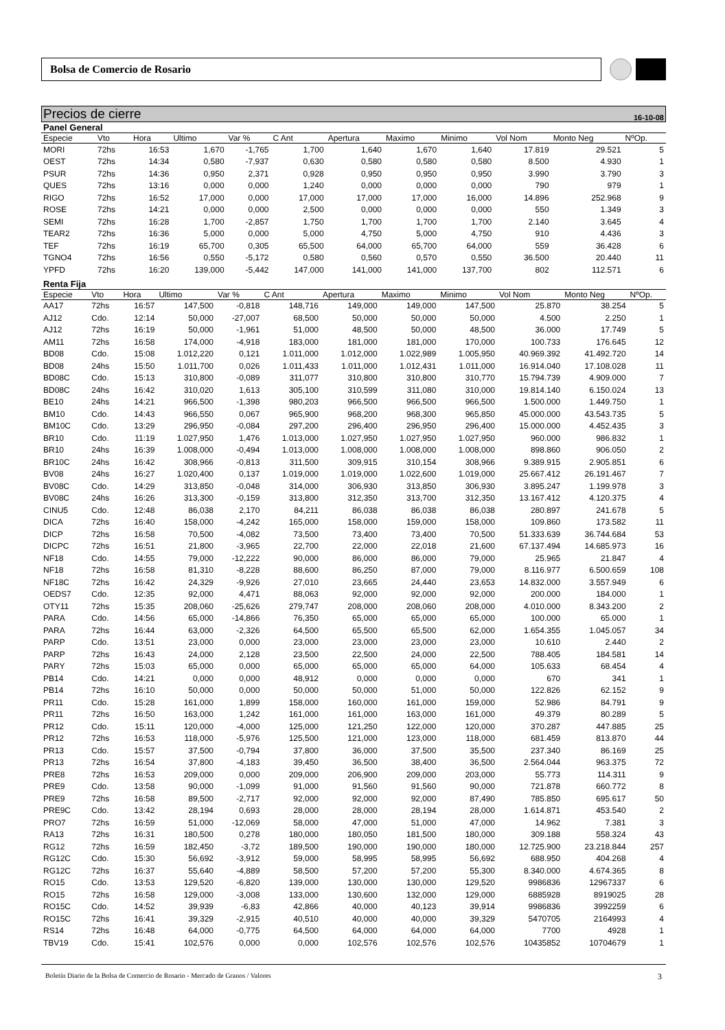Bolsa de Comercio de Rosario
Precios de cierre 16-10-08
Panel General
| Especie | Vto | Hora | Ultimo | Var % | C Ant | Apertura | Maximo | Minimo | Vol Nom | Monto Neg | NºOp. |
| --- | --- | --- | --- | --- | --- | --- | --- | --- | --- | --- | --- |
| MORI | 72hs | 16:53 | 1,670 | -1,765 | 1,700 | 1,640 | 1,670 | 1,640 | 17.819 | 29.521 | 5 |
| OEST | 72hs | 14:34 | 0,580 | -7,937 | 0,630 | 0,580 | 0,580 | 0,580 | 8.500 | 4.930 | 1 |
| PSUR | 72hs | 14:36 | 0,950 | 2,371 | 0,928 | 0,950 | 0,950 | 0,950 | 3.990 | 3.790 | 3 |
| QUES | 72hs | 13:16 | 0,000 | 0,000 | 1,240 | 0,000 | 0,000 | 0,000 | 790 | 979 | 1 |
| RIGO | 72hs | 16:52 | 17,000 | 0,000 | 17,000 | 17,000 | 17,000 | 16,000 | 14.896 | 252.968 | 9 |
| ROSE | 72hs | 14:21 | 0,000 | 0,000 | 2,500 | 0,000 | 0,000 | 0,000 | 550 | 1.349 | 3 |
| SEMI | 72hs | 16:28 | 1,700 | -2,857 | 1,750 | 1,700 | 1,700 | 1,700 | 2.140 | 3.645 | 4 |
| TEAR2 | 72hs | 16:36 | 5,000 | 0,000 | 5,000 | 4,750 | 5,000 | 4,750 | 910 | 4.436 | 3 |
| TEF | 72hs | 16:19 | 65,700 | 0,305 | 65,500 | 64,000 | 65,700 | 64,000 | 559 | 36.428 | 6 |
| TGNO4 | 72hs | 16:56 | 0,550 | -5,172 | 0,580 | 0,560 | 0,570 | 0,550 | 36.500 | 20.440 | 11 |
| YPFD | 72hs | 16:20 | 139,000 | -5,442 | 147,000 | 141,000 | 141,000 | 137,700 | 802 | 112.571 | 6 |
Renta Fija
| Especie | Vto | Hora | Ultimo | Var % | C Ant | Apertura | Maximo | Minimo | Vol Nom | Monto Neg | NºOp. |
| --- | --- | --- | --- | --- | --- | --- | --- | --- | --- | --- | --- |
| AA17 | 72hs | 16:57 | 147,500 | -0,818 | 148,716 | 149,000 | 149,000 | 147,500 | 25.870 | 38.254 | 5 |
| AJ12 | Cdo. | 12:14 | 50,000 | -27,007 | 68,500 | 50,000 | 50,000 | 50,000 | 4.500 | 2.250 | 1 |
| AJ12 | 72hs | 16:19 | 50,000 | -1,961 | 51,000 | 48,500 | 50,000 | 48,500 | 36.000 | 17.749 | 5 |
| AM11 | 72hs | 16:58 | 174,000 | -4,918 | 183,000 | 181,000 | 181,000 | 170,000 | 100.733 | 176.645 | 12 |
| BD08 | Cdo. | 15:08 | 1.012,220 | 0,121 | 1.011,000 | 1.012,000 | 1.022,989 | 1.005,950 | 40.969.392 | 41.492.720 | 14 |
| BD08 | 24hs | 15:50 | 1.011,700 | 0,026 | 1.011,433 | 1.011,000 | 1.012,431 | 1.011,000 | 16.914.040 | 17.108.028 | 11 |
| BD08C | Cdo. | 15:13 | 310,800 | -0,089 | 311,077 | 310,800 | 310,800 | 310,770 | 15.794.739 | 4.909.000 | 7 |
| BD08C | 24hs | 16:42 | 310,020 | 1,613 | 305,100 | 310,599 | 311,080 | 310,000 | 19.814.140 | 6.150.024 | 13 |
| BE10 | 24hs | 14:21 | 966,500 | -1,398 | 980,203 | 966,500 | 966,500 | 966,500 | 1.500.000 | 1.449.750 | 1 |
| BM10 | Cdo. | 14:43 | 966,550 | 0,067 | 965,900 | 968,200 | 968,300 | 965,850 | 45.000.000 | 43.543.735 | 5 |
| BM10C | Cdo. | 13:29 | 296,950 | -0,084 | 297,200 | 296,400 | 296,950 | 296,400 | 15.000.000 | 4.452.435 | 3 |
| BR10 | Cdo. | 11:19 | 1.027,950 | 1,476 | 1.013,000 | 1.027,950 | 1.027,950 | 1.027,950 | 960.000 | 986.832 | 1 |
| BR10 | 24hs | 16:39 | 1.008,000 | -0,494 | 1.013,000 | 1.008,000 | 1.008,000 | 1.008,000 | 898.860 | 906.050 | 2 |
| BR10C | 24hs | 16:42 | 308,966 | -0,813 | 311,500 | 309,915 | 310,154 | 308,966 | 9.389.915 | 2.905.851 | 6 |
| BV08 | 24hs | 16:27 | 1.020,400 | 0,137 | 1.019,000 | 1.019,000 | 1.022,600 | 1.019,000 | 25.667.412 | 26.191.467 | 7 |
| BV08C | Cdo. | 14:29 | 313,850 | -0,048 | 314,000 | 306,930 | 313,850 | 306,930 | 3.895.247 | 1.199.978 | 3 |
| BV08C | 24hs | 16:26 | 313,300 | -0,159 | 313,800 | 312,350 | 313,700 | 312,350 | 13.167.412 | 4.120.375 | 4 |
| CINU5 | Cdo. | 12:48 | 86,038 | 2,170 | 84,211 | 86,038 | 86,038 | 86,038 | 280.897 | 241.678 | 5 |
| DICA | 72hs | 16:40 | 158,000 | -4,242 | 165,000 | 158,000 | 159,000 | 158,000 | 109.860 | 173.582 | 11 |
| DICP | 72hs | 16:58 | 70,500 | -4,082 | 73,500 | 73,400 | 73,400 | 70,500 | 51.333.639 | 36.744.684 | 53 |
| DICPC | 72hs | 16:51 | 21,800 | -3,965 | 22,700 | 22,000 | 22,018 | 21,600 | 67.137.494 | 14.685.973 | 16 |
| NF18 | Cdo. | 14:55 | 79,000 | -12,222 | 90,000 | 86,000 | 86,000 | 79,000 | 25.965 | 21.847 | 4 |
| NF18 | 72hs | 16:58 | 81,310 | -8,228 | 88,600 | 86,250 | 87,000 | 79,000 | 8.116.977 | 6.500.659 | 108 |
| NF18C | 72hs | 16:42 | 24,329 | -9,926 | 27,010 | 23,665 | 24,440 | 23,653 | 14.832.000 | 3.557.949 | 6 |
| OEDS7 | Cdo. | 12:35 | 92,000 | 4,471 | 88,063 | 92,000 | 92,000 | 92,000 | 200.000 | 184.000 | 1 |
| OTY11 | 72hs | 15:35 | 208,060 | -25,626 | 279,747 | 208,000 | 208,060 | 208,000 | 4.010.000 | 8.343.200 | 2 |
| PARA | Cdo. | 14:56 | 65,000 | -14,866 | 76,350 | 65,000 | 65,000 | 65,000 | 100.000 | 65.000 | 1 |
| PARA | 72hs | 16:44 | 63,000 | -2,326 | 64,500 | 65,500 | 65,500 | 62,000 | 1.654.355 | 1.045.057 | 34 |
| PARP | Cdo. | 13:51 | 23,000 | 0,000 | 23,000 | 23,000 | 23,000 | 23,000 | 10.610 | 2.440 | 2 |
| PARP | 72hs | 16:43 | 24,000 | 2,128 | 23,500 | 22,500 | 24,000 | 22,500 | 788.405 | 184.581 | 14 |
| PARY | 72hs | 15:03 | 65,000 | 0,000 | 65,000 | 65,000 | 65,000 | 64,000 | 105.633 | 68.454 | 4 |
| PB14 | Cdo. | 14:21 | 0,000 | 0,000 | 48,912 | 0,000 | 0,000 | 0,000 | 670 | 341 | 1 |
| PB14 | 72hs | 16:10 | 50,000 | 0,000 | 50,000 | 50,000 | 51,000 | 50,000 | 122.826 | 62.152 | 9 |
| PR11 | Cdo. | 15:28 | 161,000 | 1,899 | 158,000 | 160,000 | 161,000 | 159,000 | 52.986 | 84.791 | 9 |
| PR11 | 72hs | 16:50 | 163,000 | 1,242 | 161,000 | 161,000 | 163,000 | 161,000 | 49.379 | 80.289 | 5 |
| PR12 | Cdo. | 15:11 | 120,000 | -4,000 | 125,000 | 121,250 | 122,000 | 120,000 | 370.287 | 447.885 | 25 |
| PR12 | 72hs | 16:53 | 118,000 | -5,976 | 125,500 | 121,000 | 123,000 | 118,000 | 681.459 | 813.870 | 44 |
| PR13 | Cdo. | 15:57 | 37,500 | -0,794 | 37,800 | 36,000 | 37,500 | 35,500 | 237.340 | 86.169 | 25 |
| PR13 | 72hs | 16:54 | 37,800 | -4,183 | 39,450 | 36,500 | 38,400 | 36,500 | 2.564.044 | 963.375 | 72 |
| PRE8 | 72hs | 16:53 | 209,000 | 0,000 | 209,000 | 206,900 | 209,000 | 203,000 | 55.773 | 114.311 | 9 |
| PRE9 | Cdo. | 13:58 | 90,000 | -1,099 | 91,000 | 91,560 | 91,560 | 90,000 | 721.878 | 660.772 | 8 |
| PRE9 | 72hs | 16:58 | 89,500 | -2,717 | 92,000 | 92,000 | 92,000 | 87,490 | 785.850 | 695.617 | 50 |
| PRE9C | Cdo. | 13:42 | 28,194 | 0,693 | 28,000 | 28,000 | 28,194 | 28,000 | 1.614.871 | 453.540 | 2 |
| PRO7 | 72hs | 16:59 | 51,000 | -12,069 | 58,000 | 47,000 | 51,000 | 47,000 | 14.962 | 7.381 | 3 |
| RA13 | 72hs | 16:31 | 180,500 | 0,278 | 180,000 | 180,050 | 181,500 | 180,000 | 309.188 | 558.324 | 43 |
| RG12 | 72hs | 16:59 | 182,450 | -3,72 | 189,500 | 190,000 | 190,000 | 180,000 | 12.725.900 | 23.218.844 | 257 |
| RG12C | Cdo. | 15:30 | 56,692 | -3,912 | 59,000 | 58,995 | 58,995 | 56,692 | 688.950 | 404.268 | 4 |
| RG12C | 72hs | 16:37 | 55,640 | -4,889 | 58,500 | 57,200 | 57,200 | 55,300 | 8.340.000 | 4.674.365 | 8 |
| RO15 | Cdo. | 13:53 | 129,520 | -6,820 | 139,000 | 130,000 | 130,000 | 129,520 | 9986836 | 12967337 | 6 |
| RO15 | 72hs | 16:58 | 129,000 | -3,008 | 133,000 | 130,600 | 132,000 | 129,000 | 6885928 | 8919025 | 28 |
| RO15C | Cdo. | 14:52 | 39,939 | -6,83 | 42,866 | 40,000 | 40,123 | 39,914 | 9986836 | 3992259 | 6 |
| RO15C | 72hs | 16:41 | 39,329 | -2,915 | 40,510 | 40,000 | 40,000 | 39,329 | 5470705 | 2164993 | 4 |
| RS14 | 72hs | 16:48 | 64,000 | -0,775 | 64,500 | 64,000 | 64,000 | 64,000 | 7700 | 4928 | 1 |
| TBV19 | Cdo. | 15:41 | 102,576 | 0,000 | 0,000 | 102,576 | 102,576 | 102,576 | 10435852 | 10704679 | 1 |
Boletín Diario de la Bolsa de Comercio de Rosario - Mercado de Granos / Valores 3